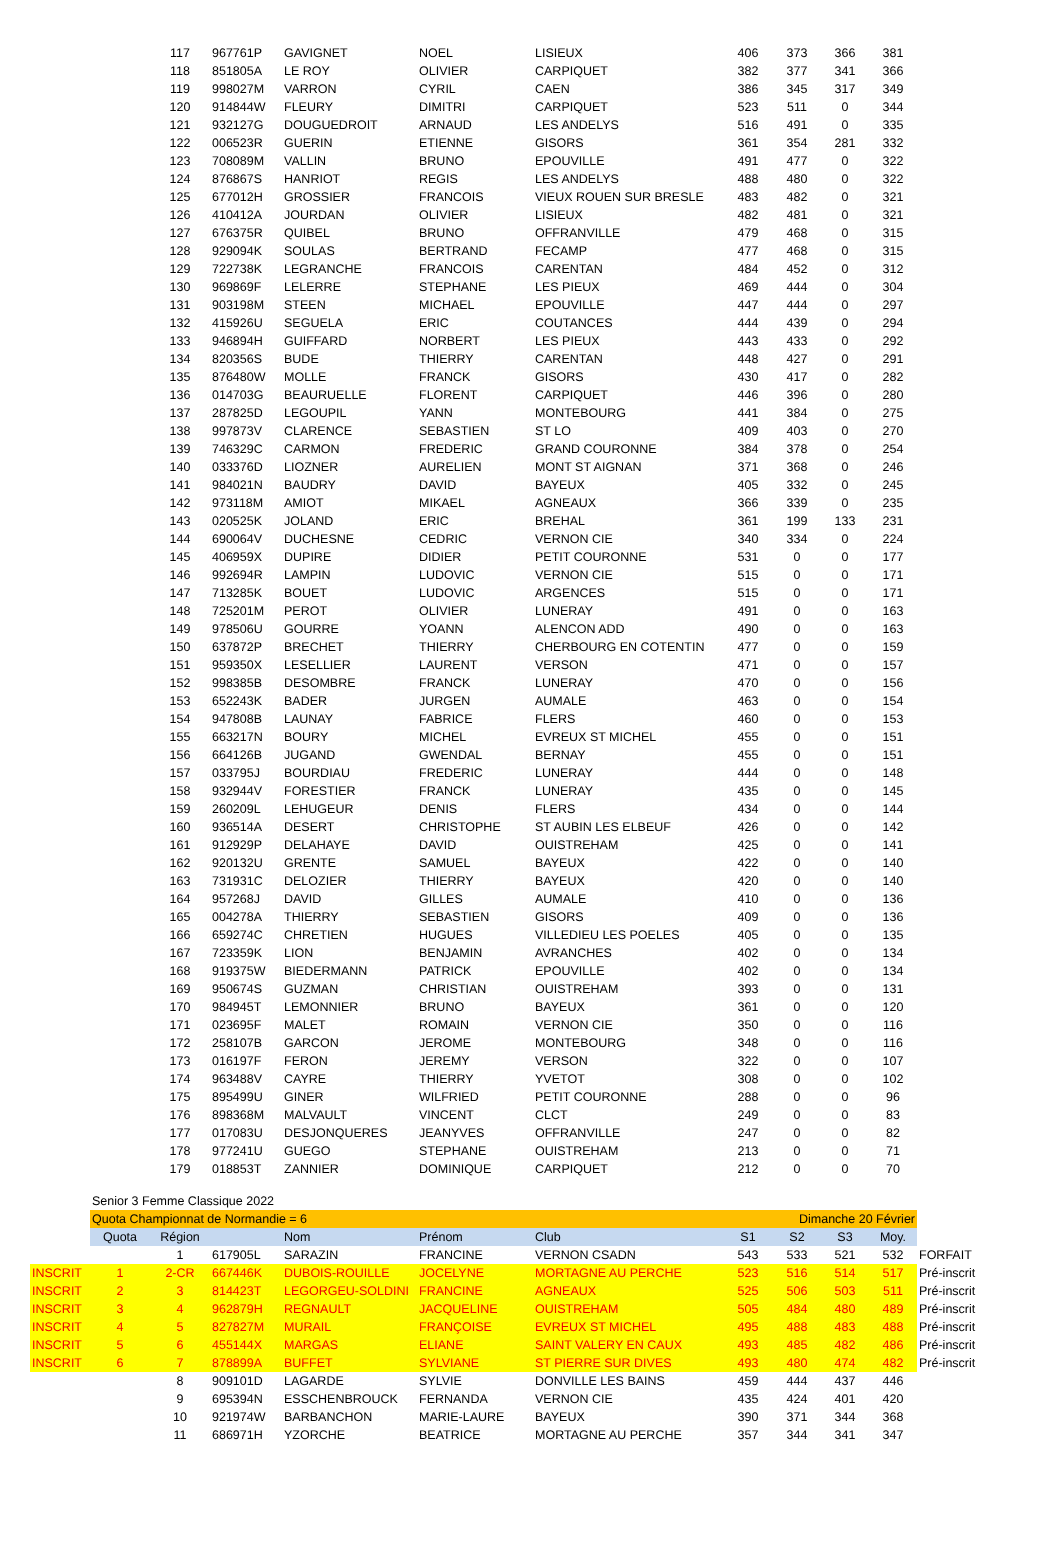| | | 117 | 967761P | GAVIGNET | NOEL | LISIEUX | 406 | 373 | 366 | 381 | |
| | | 118 | 851805A | LE ROY | OLIVIER | CARPIQUET | 382 | 377 | 341 | 366 | |
| | | 119 | 998027M | VARRON | CYRIL | CAEN | 386 | 345 | 317 | 349 | |
| | | 120 | 914844W | FLEURY | DIMITRI | CARPIQUET | 523 | 511 | 0 | 344 | |
| | | 121 | 932127G | DOUGUEDROIT | ARNAUD | LES ANDELYS | 516 | 491 | 0 | 335 | |
| | | 122 | 006523R | GUERIN | ETIENNE | GISORS | 361 | 354 | 281 | 332 | |
| | | 123 | 708089M | VALLIN | BRUNO | EPOUVILLE | 491 | 477 | 0 | 322 | |
| | | 124 | 876867S | HANRIOT | REGIS | LES ANDELYS | 488 | 480 | 0 | 322 | |
| | | 125 | 677012H | GROSSIER | FRANCOIS | VIEUX ROUEN SUR BRESLE | 483 | 482 | 0 | 321 | |
| | | 126 | 410412A | JOURDAN | OLIVIER | LISIEUX | 482 | 481 | 0 | 321 | |
| | | 127 | 676375R | QUIBEL | BRUNO | OFFRANVILLE | 479 | 468 | 0 | 315 | |
| | | 128 | 929094K | SOULAS | BERTRAND | FECAMP | 477 | 468 | 0 | 315 | |
| | | 129 | 722738K | LEGRANCHE | FRANCOIS | CARENTAN | 484 | 452 | 0 | 312 | |
| | | 130 | 969869F | LELERRE | STEPHANE | LES PIEUX | 469 | 444 | 0 | 304 | |
| | | 131 | 903198M | STEEN | MICHAEL | EPOUVILLE | 447 | 444 | 0 | 297 | |
| | | 132 | 415926U | SEGUELA | ERIC | COUTANCES | 444 | 439 | 0 | 294 | |
| | | 133 | 946894H | GUIFFARD | NORBERT | LES PIEUX | 443 | 433 | 0 | 292 | |
| | | 134 | 820356S | BUDE | THIERRY | CARENTAN | 448 | 427 | 0 | 291 | |
| | | 135 | 876480W | MOLLE | FRANCK | GISORS | 430 | 417 | 0 | 282 | |
| | | 136 | 014703G | BEAURUELLE | FLORENT | CARPIQUET | 446 | 396 | 0 | 280 | |
| | | 137 | 287825D | LEGOUPIL | YANN | MONTEBOURG | 441 | 384 | 0 | 275 | |
| | | 138 | 997873V | CLARENCE | SEBASTIEN | ST LO | 409 | 403 | 0 | 270 | |
| | | 139 | 746329C | CARMON | FREDERIC | GRAND COURONNE | 384 | 378 | 0 | 254 | |
| | | 140 | 033376D | LIOZNER | AURELIEN | MONT ST AIGNAN | 371 | 368 | 0 | 246 | |
| | | 141 | 984021N | BAUDRY | DAVID | BAYEUX | 405 | 332 | 0 | 245 | |
| | | 142 | 973118M | AMIOT | MIKAEL | AGNEAUX | 366 | 339 | 0 | 235 | |
| | | 143 | 020525K | JOLAND | ERIC | BREHAL | 361 | 199 | 133 | 231 | |
| | | 144 | 690064V | DUCHESNE | CEDRIC | VERNON CIE | 340 | 334 | 0 | 224 | |
| | | 145 | 406959X | DUPIRE | DIDIER | PETIT COURONNE | 531 | 0 | 0 | 177 | |
| | | 146 | 992694R | LAMPIN | LUDOVIC | VERNON CIE | 515 | 0 | 0 | 171 | |
| | | 147 | 713285K | BOUET | LUDOVIC | ARGENCES | 515 | 0 | 0 | 171 | |
| | | 148 | 725201M | PEROT | OLIVIER | LUNERAY | 491 | 0 | 0 | 163 | |
| | | 149 | 978506U | GOURRE | YOANN | ALENCON ADD | 490 | 0 | 0 | 163 | |
| | | 150 | 637872P | BRECHET | THIERRY | CHERBOURG EN COTENTIN | 477 | 0 | 0 | 159 | |
| | | 151 | 959350X | LESELLIER | LAURENT | VERSON | 471 | 0 | 0 | 157 | |
| | | 152 | 998385B | DESOMBRE | FRANCK | LUNERAY | 470 | 0 | 0 | 156 | |
| | | 153 | 652243K | BADER | JURGEN | AUMALE | 463 | 0 | 0 | 154 | |
| | | 154 | 947808B | LAUNAY | FABRICE | FLERS | 460 | 0 | 0 | 153 | |
| | | 155 | 663217N | BOURY | MICHEL | EVREUX ST MICHEL | 455 | 0 | 0 | 151 | |
| | | 156 | 664126B | JUGAND | GWENDAL | BERNAY | 455 | 0 | 0 | 151 | |
| | | 157 | 033795J | BOURDIAU | FREDERIC | LUNERAY | 444 | 0 | 0 | 148 | |
| | | 158 | 932944V | FORESTIER | FRANCK | LUNERAY | 435 | 0 | 0 | 145 | |
| | | 159 | 260209L | LEHUGEUR | DENIS | FLERS | 434 | 0 | 0 | 144 | |
| | | 160 | 936514A | DESERT | CHRISTOPHE | ST AUBIN LES ELBEUF | 426 | 0 | 0 | 142 | |
| | | 161 | 912929P | DELAHAYE | DAVID | OUISTREHAM | 425 | 0 | 0 | 141 | |
| | | 162 | 920132U | GRENTE | SAMUEL | BAYEUX | 422 | 0 | 0 | 140 | |
| | | 163 | 731931C | DELOZIER | THIERRY | BAYEUX | 420 | 0 | 0 | 140 | |
| | | 164 | 957268J | DAVID | GILLES | AUMALE | 410 | 0 | 0 | 136 | |
| | | 165 | 004278A | THIERRY | SEBASTIEN | GISORS | 409 | 0 | 0 | 136 | |
| | | 166 | 659274C | CHRETIEN | HUGUES | VILLEDIEU LES POELES | 405 | 0 | 0 | 135 | |
| | | 167 | 723359K | LION | BENJAMIN | AVRANCHES | 402 | 0 | 0 | 134 | |
| | | 168 | 919375W | BIEDERMANN | PATRICK | EPOUVILLE | 402 | 0 | 0 | 134 | |
| | | 169 | 950674S | GUZMAN | CHRISTIAN | OUISTREHAM | 393 | 0 | 0 | 131 | |
| | | 170 | 984945T | LEMONNIER | BRUNO | BAYEUX | 361 | 0 | 0 | 120 | |
| | | 171 | 023695F | MALET | ROMAIN | VERNON CIE | 350 | 0 | 0 | 116 | |
| | | 172 | 258107B | GARCON | JEROME | MONTEBOURG | 348 | 0 | 0 | 116 | |
| | | 173 | 016197F | FERON | JEREMY | VERSON | 322 | 0 | 0 | 107 | |
| | | 174 | 963488V | CAYRE | THIERRY | YVETOT | 308 | 0 | 0 | 102 | |
| | | 175 | 895499U | GINER | WILFRIED | PETIT COURONNE | 288 | 0 | 0 | 96 | |
| | | 176 | 898368M | MALVAULT | VINCENT | CLCT | 249 | 0 | 0 | 83 | |
| | | 177 | 017083U | DESJONQUERES | JEANYVES | OFFRANVILLE | 247 | 0 | 0 | 82 | |
| | | 178 | 977241U | GUEGO | STEPHANE | OUISTREHAM | 213 | 0 | 0 | 71 | |
| | | 179 | 018853T | ZANNIER | DOMINIQUE | CARPIQUET | 212 | 0 | 0 | 70 | |
| | Senior 3 Femme Classique 2022 | | | | | | | | | | |
| | Quota Championnat de Normandie = 6 | | | | | | Dimanche 20 Février | | | | |
| | Quota | Région | | Nom | Prénom | Club | S1 | S2 | S3 | Moy. | |
| | | 1 | 617905L | SARAZIN | FRANCINE | VERNON CSADN | 543 | 533 | 521 | 532 | FORFAIT |
| INSCRIT | 1 | 2-CR | 667446K | DUBOIS-ROUILLE | JOCELYNE | MORTAGNE AU PERCHE | 523 | 516 | 514 | 517 | Pré-inscrit |
| INSCRIT | 2 | 3 | 814423T | LEGORGEU-SOLDINI | FRANCINE | AGNEAUX | 525 | 506 | 503 | 511 | Pré-inscrit |
| INSCRIT | 3 | 4 | 962879H | REGNAULT | JACQUELINE | OUISTREHAM | 505 | 484 | 480 | 489 | Pré-inscrit |
| INSCRIT | 4 | 5 | 827827M | MURAIL | FRANÇOISE | EVREUX ST MICHEL | 495 | 488 | 483 | 488 | Pré-inscrit |
| INSCRIT | 5 | 6 | 455144X | MARGAS | ELIANE | SAINT VALERY EN CAUX | 493 | 485 | 482 | 486 | Pré-inscrit |
| INSCRIT | 6 | 7 | 878899A | BUFFET | SYLVIANE | ST PIERRE SUR DIVES | 493 | 480 | 474 | 482 | Pré-inscrit |
| | | 8 | 909101D | LAGARDE | SYLVIE | DONVILLE LES BAINS | 459 | 444 | 437 | 446 | |
| | | 9 | 695394N | ESSCHENBROUCK | FERNANDA | VERNON CIE | 435 | 424 | 401 | 420 | |
| | | 10 | 921974W | BARBANCHON | MARIE-LAURE | BAYEUX | 390 | 371 | 344 | 368 | |
| | | 11 | 686971H | YZORCHE | BEATRICE | MORTAGNE AU PERCHE | 357 | 344 | 341 | 347 | |